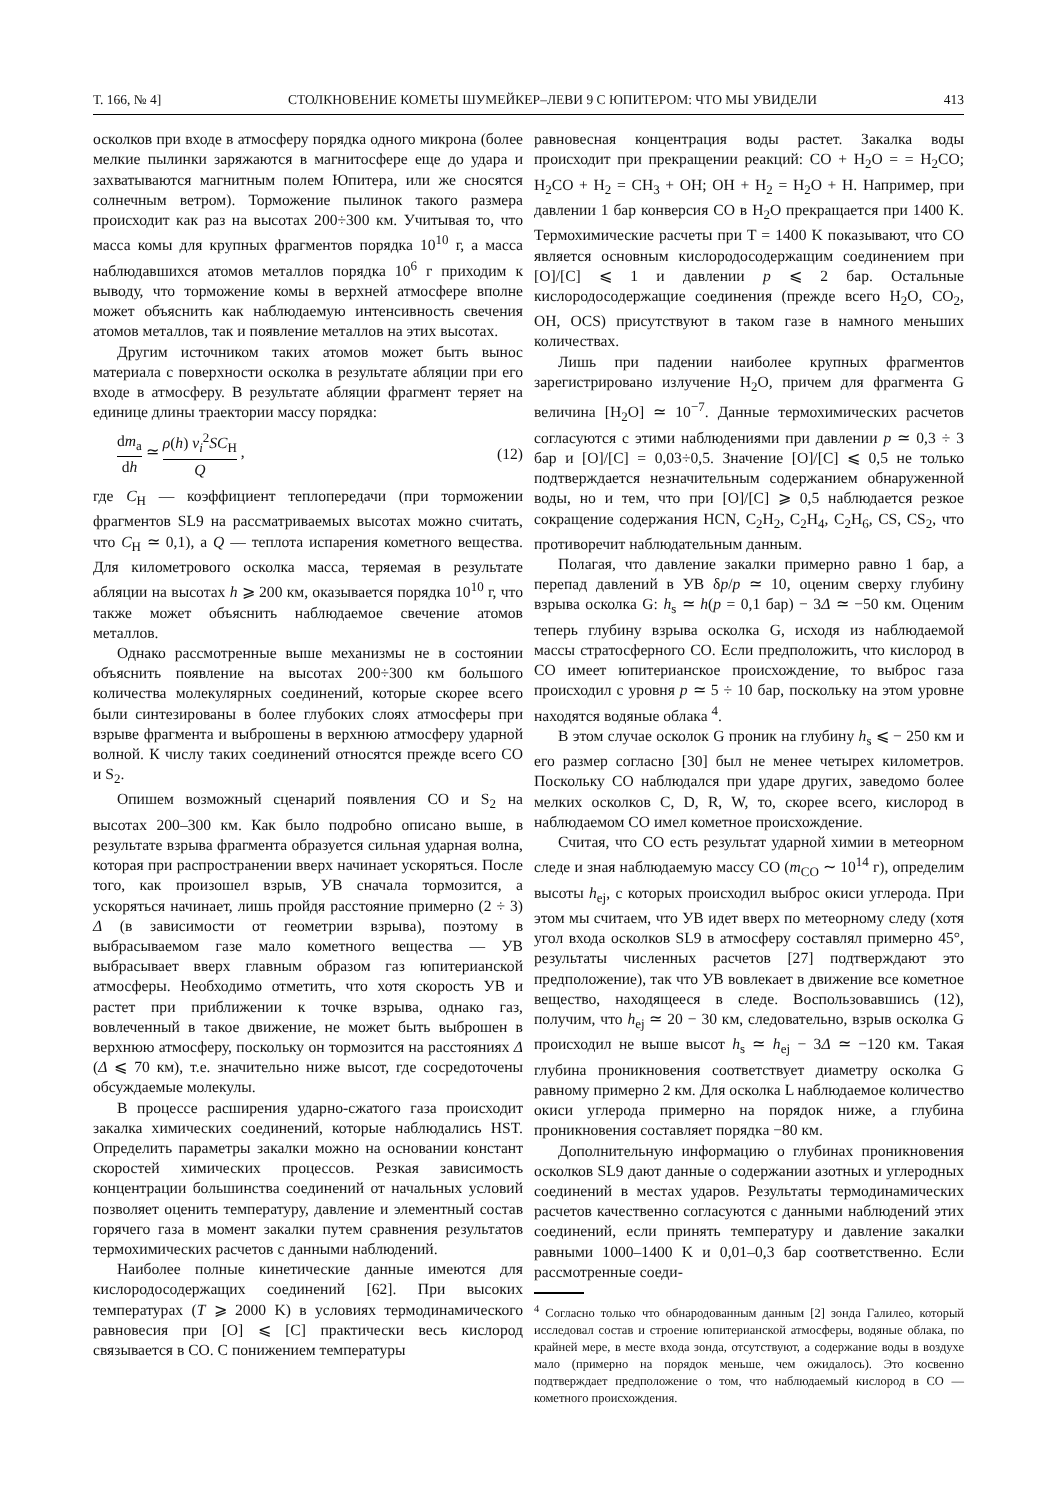Т. 166, № 4] СТОЛКНОВЕНИЕ КОМЕТЫ ШУМЕЙКЕР–ЛЕВИ 9 С ЮПИТЕРОМ: ЧТО МЫ УВИДЕЛИ 413
осколков при входе в атмосферу порядка одного микрона (более мелкие пылинки заряжаются в магнитосфере еще до удара и захватываются магнитным полем Юпитера, или же сносятся солнечным ветром). Торможение пылинок такого размера происходит как раз на высотах 200÷300 км. Учитывая то, что масса комы для крупных фрагментов порядка 10<sup>10</sup> г, а масса наблюдавшихся атомов металлов порядка 10<sup>6</sup> г приходим к выводу, что торможение комы в верхней атмосфере вполне может объяснить как наблюдаемую интенсивность свечения атомов металлов, так и появление металлов на этих высотах.
Другим источником таких атомов может быть вынос материала с поверхности осколка в результате абляции при его входе в атмосферу. В результате абляции фрагмент теряет на единице длины траектории массу порядка:
dm<sub>a</sub> dh ≃ ρ(h) v<sub>i</sub><sup>2</sup>SC<sub>H</sub> Q , (12)
где C<sub>H</sub> — коэффициент теплопередачи (при торможении фрагментов SL9 на рассматриваемых высотах можно считать, что C<sub>H</sub> ≃ 0,1), а Q — теплота испарения кометного вещества. Для километрового осколка масса, теряемая в результате абляции на высотах h ⩾ 200 км, оказывается порядка 10<sup>10</sup> г, что также может объяснить наблюдаемое свечение атомов металлов.
Однако рассмотренные выше механизмы не в состоянии объяснить появление на высотах 200÷300 км большого количества молекулярных соединений, которые скорее всего были синтезированы в более глубоких слоях атмосферы при взрыве фрагмента и выброшены в верхнюю атмосферу ударной волной. К числу таких соединений относятся прежде всего CO и S<sub>2</sub>.
Опишем возможный сценарий появления CO и S<sub>2</sub> на высотах 200–300 км. Как было подробно описано выше, в результате взрыва фрагмента образуется сильная ударная волна, которая при распространении вверх начинает ускоряться. После того, как произошел взрыв, УВ сначала тормозится, а ускоряться начинает, лишь пройдя расстояние примерно (2 ÷ 3) Δ (в зависимости от геометрии взрыва), поэтому в выбрасываемом газе мало кометного вещества — УВ выбрасывает вверх главным образом газ юпитерианской атмосферы. Необходимо отметить, что хотя скорость УВ и растет при приближении к точке взрыва, однако газ, вовлеченный в такое движение, не может быть выброшен в верхнюю атмосферу, поскольку он тормозится на расстояниях Δ (Δ ⩽ 70 км), т.е. значительно ниже высот, где сосредоточены обсуждаемые молекулы.
В процессе расширения ударно-сжатого газа происходит закалка химических соединений, которые наблюдались HST. Определить параметры закалки можно на основании констант скоростей химических процессов. Резкая зависимость концентрации большинства соединений от начальных условий позволяет оценить температуру, давление и элементный состав горячего газа в момент закалки путем сравнения результатов термохимических расчетов с данными наблюдений.
Наиболее полные кинетические данные имеются для кислородосодержащих соединений [62]. При высоких температурах (T ⩾ 2000 K) в условиях термодинамического равновесия при [O] ⩽ [C] практически весь кислород связывается в CO. С понижением температуры
равновесная концентрация воды растет. Закалка воды происходит при прекращении реакций: CO + H<sub>2</sub>O = = H<sub>2</sub>CO; H<sub>2</sub>CO + H<sub>2</sub> = CH<sub>3</sub> + OH; OH + H<sub>2</sub> = H<sub>2</sub>O + H. Например, при давлении 1 бар конверсия CO в H<sub>2</sub>O прекращается при 1400 K. Термохимические расчеты при T = 1400 K показывают, что CO является основным кислородосодержащим соединением при [O]/[C] ⩽ 1 и давлении p ⩽ 2 бар. Остальные кислородосодержащие соединения (прежде всего H<sub>2</sub>O, CO<sub>2</sub>, OH, OCS) присутствуют в таком газе в намного меньших количествах.
Лишь при падении наиболее крупных фрагментов зарегистрировано излучение H<sub>2</sub>O, причем для фрагмента G величина [H<sub>2</sub>O] ≃ 10<sup>−7</sup>. Данные термохимических расчетов согласуются с этими наблюдениями при давлении p ≃ 0,3 ÷ 3 бар и [O]/[C] = 0,03÷0,5. Значение [O]/[C] ⩽ 0,5 не только подтверждается незначительным содержанием обнаруженной воды, но и тем, что при [O]/[C] ⩾ 0,5 наблюдается резкое сокращение содержания HCN, C<sub>2</sub>H<sub>2</sub>, C<sub>2</sub>H<sub>4</sub>, C<sub>2</sub>H<sub>6</sub>, CS, CS<sub>2</sub>, что противоречит наблюдательным данным.
Полагая, что давление закалки примерно равно 1 бар, а перепад давлений в УВ δp/p ≃ 10, оценим сверху глубину взрыва осколка G: h<sub>s</sub> ≃ h(p = 0,1 бар) − 3Δ ≃ −50 км. Оценим теперь глубину взрыва осколка G, исходя из наблюдаемой массы стратосферного CO. Если предположить, что кислород в CO имеет юпитерианское происхождение, то выброс газа происходил с уровня p ≃ 5 ÷ 10 бар, поскольку на этом уровне находятся водяные облака <sup>4</sup>.
В этом случае осколок G проник на глубину h<sub>s</sub> ⩽ − 250 км и его размер согласно [30] был не менее четырех километров. Поскольку CO наблюдался при ударе других, заведомо более мелких осколков C, D, R, W, то, скорее всего, кислород в наблюдаемом CO имел кометное происхождение.
Считая, что CO есть результат ударной химии в метеорном следе и зная наблюдаемую массу CO (m<sub>CO</sub> ∼ 10<sup>14</sup> г), определим высоты h<sub>ej</sub>, с которых происходил выброс окиси углерода. При этом мы считаем, что УВ идет вверх по метеорному следу (хотя угол входа осколков SL9 в атмосферу составлял примерно 45°, результаты численных расчетов [27] подтверждают это предположение), так что УВ вовлекает в движение все кометное вещество, находящееся в следе. Воспользовавшись (12), получим, что h<sub>ej</sub> ≃ 20 − 30 км, следовательно, взрыв осколка G происходил не выше высот h<sub>s</sub> ≃ h<sub>ej</sub> − 3Δ ≃ −120 км. Такая глубина проникновения соответствует диаметру осколка G равному примерно 2 км. Для осколка L наблюдаемое количество окиси углерода примерно на порядок ниже, а глубина проникновения составляет порядка −80 км.
Дополнительную информацию о глубинах проникновения осколков SL9 дают данные о содержании азотных и углеродных соединений в местах ударов. Результаты термодинамических расчетов качественно согласуются с данными наблюдений этих соединений, если принять температуру и давление закалки равными 1000–1400 K и 0,01–0,3 бар соответственно. Если рассмотренные соеди-
<sup>4</sup> Согласно только что обнародованным данным [2] зонда Галилео, который исследовал состав и строение юпитерианской атмосферы, водяные облака, по крайней мере, в месте входа зонда, отсутствуют, а содержание воды в воздухе мало (примерно на порядок меньше, чем ожидалось). Это косвенно подтверждает предположение о том, что наблюдаемый кислород в CO — кометного происхождения.